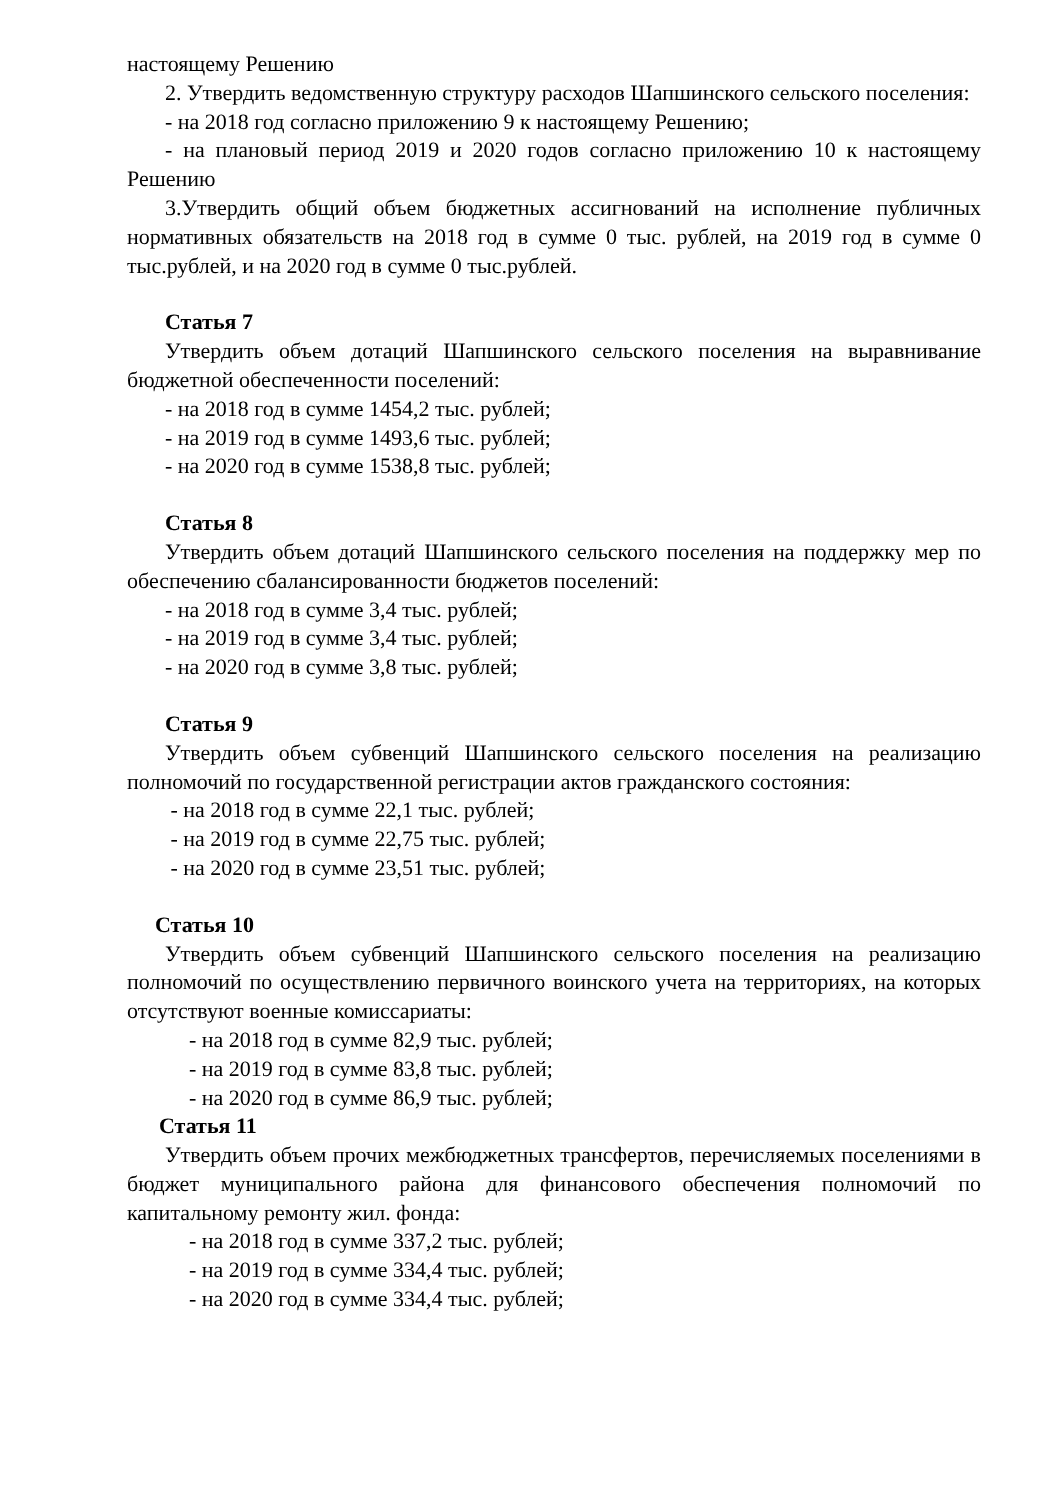настоящему Решению
2. Утвердить ведомственную структуру расходов Шапшинского сельского поселения:
- на 2018 год согласно приложению 9 к настоящему Решению;
- на плановый период 2019 и 2020 годов согласно приложению 10 к настоящему Решению
3.Утвердить общий объем бюджетных ассигнований на исполнение публичных нормативных обязательств на 2018 год в сумме 0 тыс. рублей, на 2019 год в сумме 0 тыс.рублей, и на 2020 год в сумме 0 тыс.рублей.
Статья 7
Утвердить объем дотаций Шапшинского сельского поселения на выравнивание бюджетной обеспеченности поселений:
- на 2018 год в сумме 1454,2 тыс. рублей;
- на 2019 год в сумме 1493,6 тыс. рублей;
- на 2020 год в сумме 1538,8 тыс. рублей;
Статья 8
Утвердить объем дотаций Шапшинского сельского поселения на поддержку мер по обеспечению сбалансированности бюджетов поселений:
- на 2018 год в сумме 3,4 тыс. рублей;
- на 2019 год в сумме 3,4 тыс. рублей;
- на 2020 год в сумме 3,8 тыс. рублей;
Статья 9
Утвердить объем субвенций Шапшинского сельского поселения на реализацию полномочий по государственной регистрации актов гражданского состояния:
- на 2018 год в сумме 22,1 тыс. рублей;
- на 2019 год в сумме 22,75 тыс. рублей;
- на 2020 год в сумме 23,51 тыс. рублей;
Статья 10
Утвердить объем субвенций Шапшинского сельского поселения на реализацию полномочий по осуществлению первичного воинского учета на территориях, на которых отсутствуют военные комиссариаты:
- на 2018 год в сумме 82,9 тыс. рублей;
- на 2019 год в сумме 83,8 тыс. рублей;
- на 2020 год в сумме 86,9 тыс. рублей;
Статья 11
Утвердить объем прочих межбюджетных трансфертов, перечисляемых поселениями в бюджет муниципального района для финансового обеспечения полномочий по капитальному ремонту жил. фонда:
- на 2018 год в сумме 337,2 тыс. рублей;
- на 2019 год в сумме 334,4 тыс. рублей;
- на 2020 год в сумме 334,4 тыс. рублей;